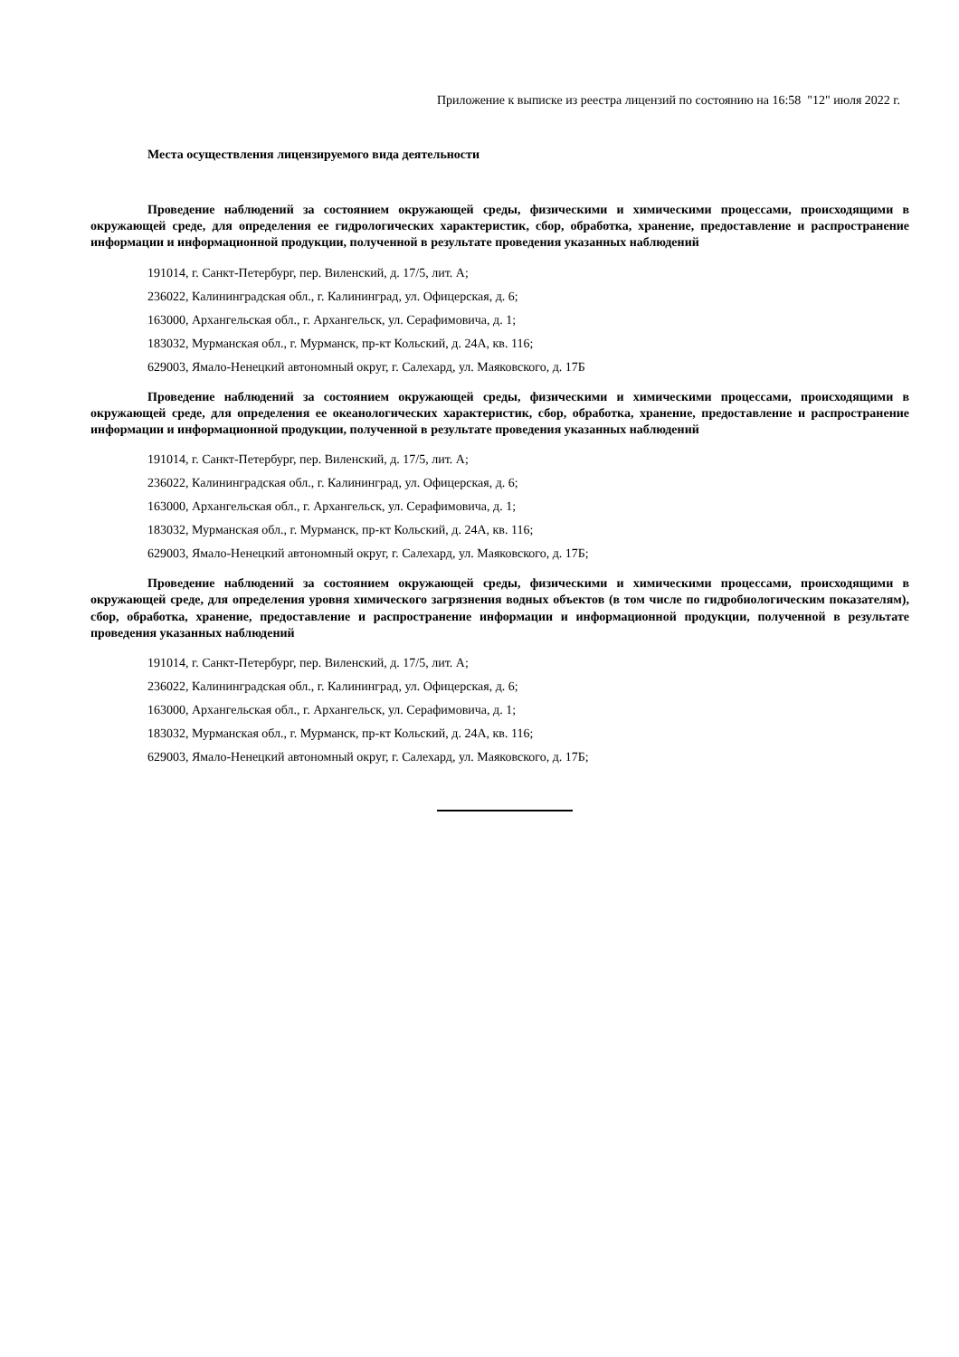Приложение к выписке из реестра лицензий по состоянию на 16:58 "12" июля 2022 г.
Места осуществления лицензируемого вида деятельности
Проведение наблюдений за состоянием окружающей среды, физическими и химическими процессами, происходящими в окружающей среде, для определения ее гидрологических характеристик, сбор, обработка, хранение, предоставление и распространение информации и информационной продукции, полученной в результате проведения указанных наблюдений
191014, г. Санкт-Петербург, пер. Виленский, д. 17/5, лит. А;
236022, Калининградская обл., г. Калининград, ул. Офицерская, д. 6;
163000, Архангельская обл., г. Архангельск, ул. Серафимовича, д. 1;
183032, Мурманская обл., г. Мурманск, пр-кт Кольский, д. 24А, кв. 116;
629003, Ямало-Ненецкий автономный округ, г. Салехард, ул. Маяковского, д. 17Б
Проведение наблюдений за состоянием окружающей среды, физическими и химическими процессами, происходящими в окружающей среде, для определения ее океанологических характеристик, сбор, обработка, хранение, предоставление и распространение информации и информационной продукции, полученной в результате проведения указанных наблюдений
191014, г. Санкт-Петербург, пер. Виленский, д. 17/5, лит. А;
236022, Калининградская обл., г. Калининград, ул. Офицерская, д. 6;
163000, Архангельская обл., г. Архангельск, ул. Серафимовича, д. 1;
183032, Мурманская обл., г. Мурманск, пр-кт Кольский, д. 24А, кв. 116;
629003, Ямало-Ненецкий автономный округ, г. Салехард, ул. Маяковского, д. 17Б;
Проведение наблюдений за состоянием окружающей среды, физическими и химическими процессами, происходящими в окружающей среде, для определения уровня химического загрязнения водных объектов (в том числе по гидробиологическим показателям), сбор, обработка, хранение, предоставление и распространение информации и информационной продукции, полученной в результате проведения указанных наблюдений
191014, г. Санкт-Петербург, пер. Виленский, д. 17/5, лит. А;
236022, Калининградская обл., г. Калининград, ул. Офицерская, д. 6;
163000, Архангельская обл., г. Архангельск, ул. Серафимовича, д. 1;
183032, Мурманская обл., г. Мурманск, пр-кт Кольский, д. 24А, кв. 116;
629003, Ямало-Ненецкий автономный округ, г. Салехард, ул. Маяковского, д. 17Б;